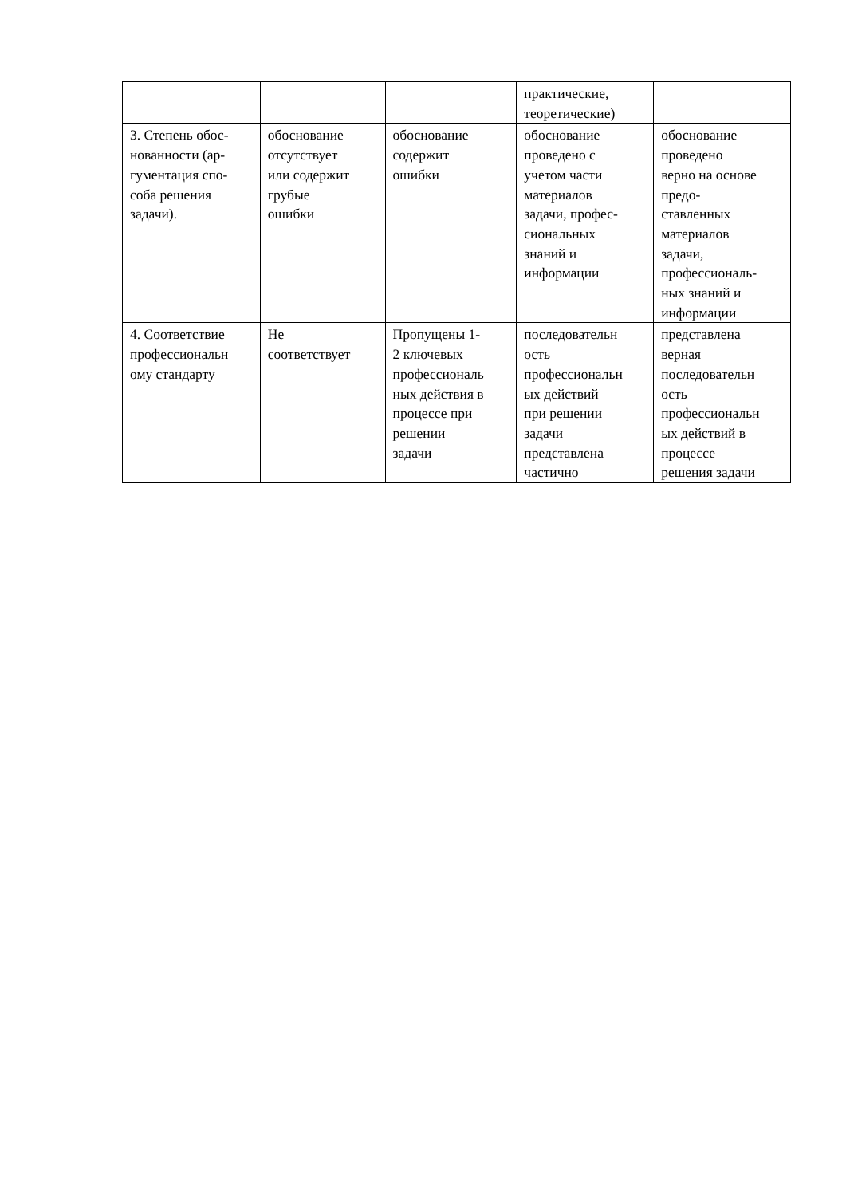| | | | практические, теоретические) | |
| 3. Степень обос- нованности (ар- гументация спо- соба решения задачи). | обоснование отсутствует или содержит грубые ошибки | обоснование содержит ошибки | обоснование проведено с учетом части материалов задачи, профес- сиональных знаний и информации | обоснование проведено верно на основе предо- ставленных материалов задачи, профессиональ- ных знаний и информации |
| 4. Соответствие профессиональн ому стандарту | Не соответствует | Пропущены 1- 2 ключевых профессиональ ных действия в процессе при решении задачи | последовательн ость профессиональн ых действий при решении задачи представлена частично | представлена верная последовательн ость профессиональн ых действий в процессе решения задачи |